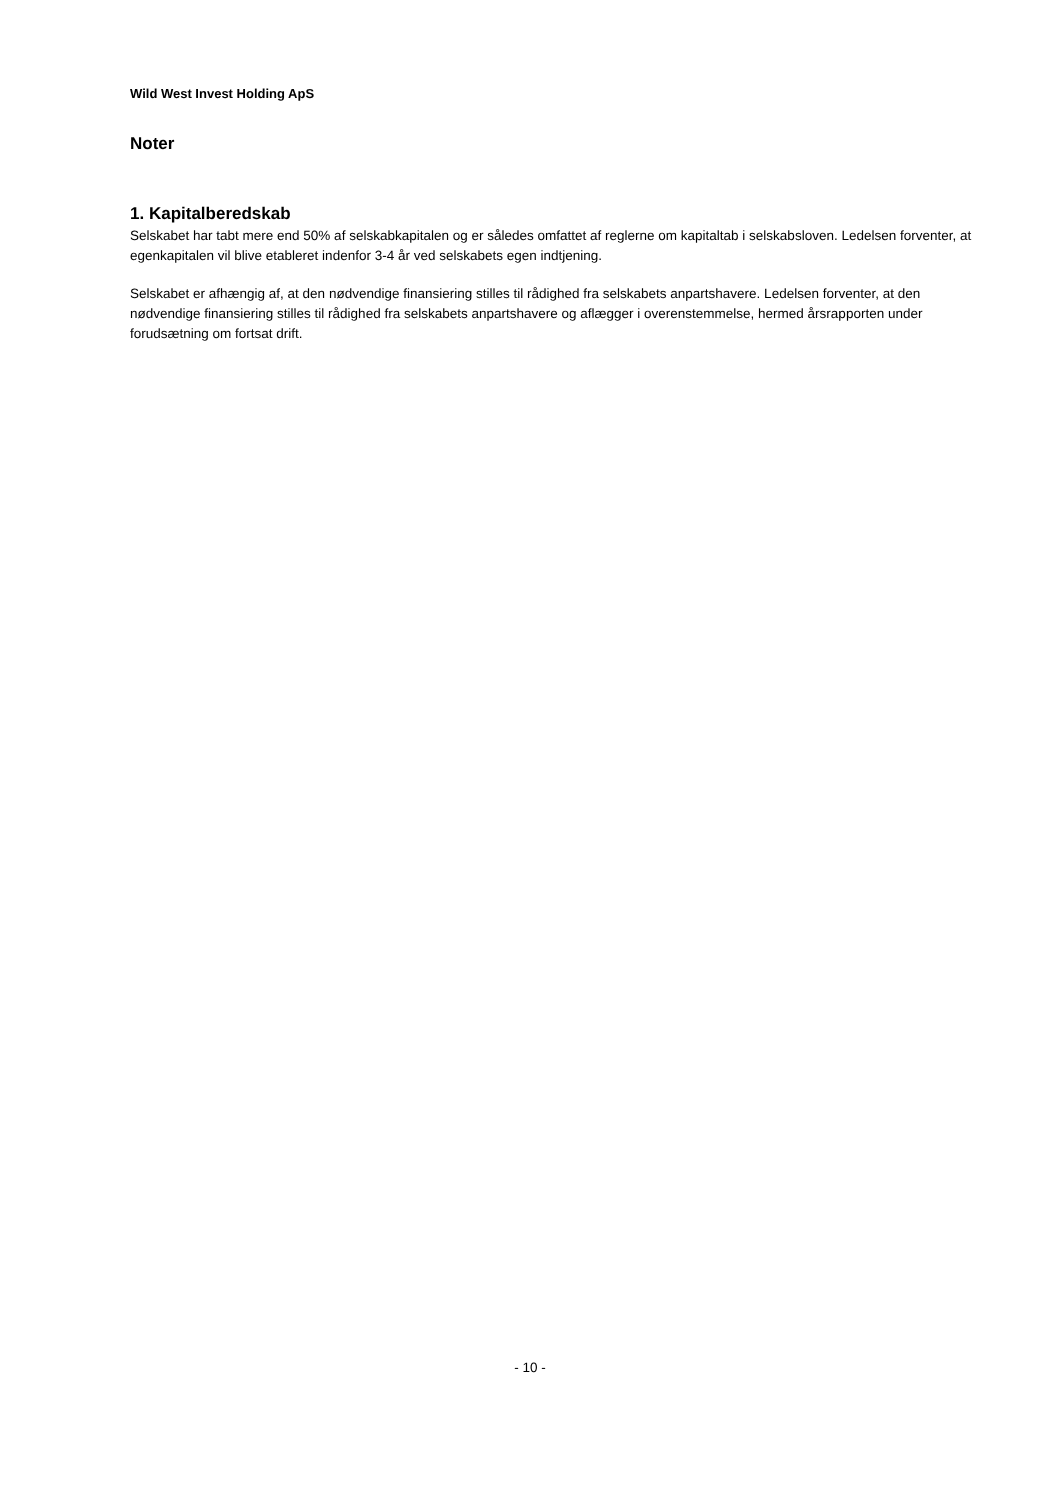Wild West Invest Holding ApS
Noter
1. Kapitalberedskab
Selskabet har tabt mere end 50% af selskabkapitalen og er således omfattet af reglerne om kapitaltab i selskabsloven. Ledelsen forventer, at egenkapitalen vil blive etableret indenfor 3-4 år ved selskabets egen indtjening.
Selskabet er afhængig af, at den nødvendige finansiering stilles til rådighed fra selskabets anpartshavere. Ledelsen forventer, at den nødvendige finansiering stilles til rådighed fra selskabets anpartshavere og aflægger i overenstemmelse, hermed årsrapporten under forudsætning om fortsat drift.
- 10 -